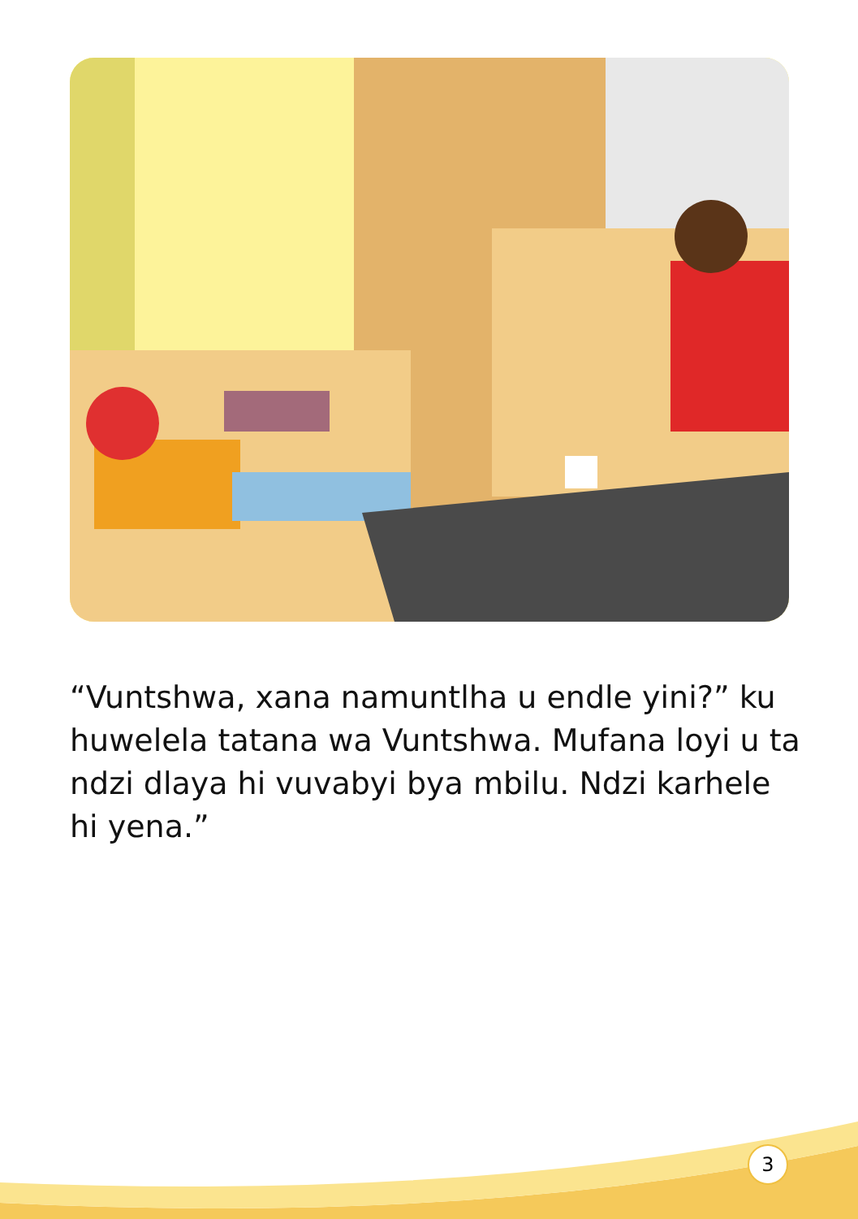“Vuntshwa, xana namuntlha u endle yini?” ku huwelela tatana wa Vuntshwa. Mufana loyi u ta ndzi dlaya hi vuvabyi bya mbilu. Ndzi karhele hi yena.”
3